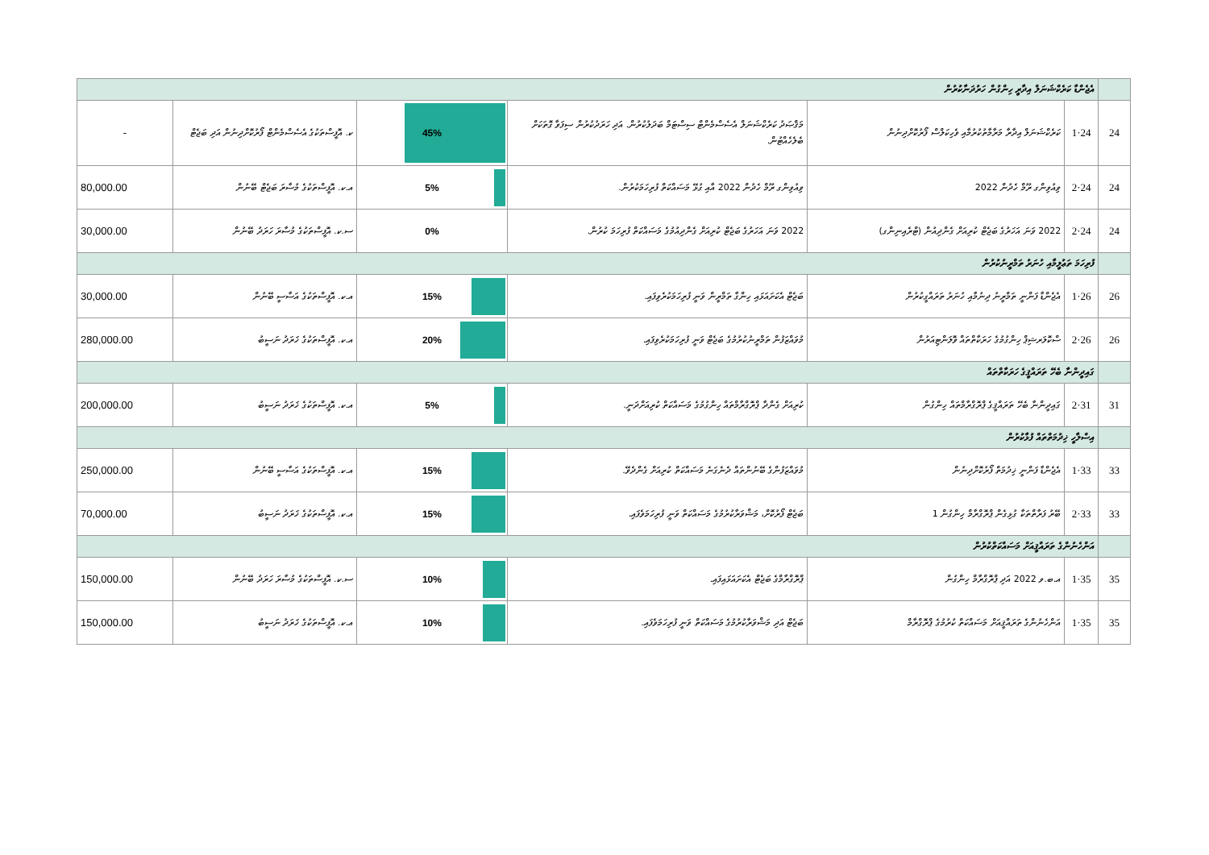| | އެޖެންޑާ ކަރެކްޝަނަލް އިދާރީ ހިންގުން ހަރުދަނާކުރުން | | | | | |
| 24 | 24·1 | ކަރެކްޝަނަލް އިދާރާ މަރާމާތުކުރުމާއި ވެހިކަލްސް ފޯރުކޮށްދިނުން | މަޤްޞަދު ކަރެކްޝަނަލް އެސެސްމެންޓް ސިސްޓަމް ބަދަލުކުރުން. އަދި ހަރަދުކުރުން ސިފަވާ ގޮތަކަށް ބެލެހެއްޓުން. | 45% | ކ. އޮފީސްތަކުގެ އެސެސްމެންޓް ފޯރުކޮށްދިނުން އަދި ބަޖެޓް | - |
| 24 | 24·2 | ވިއުވިންގ ރޫމް ހެދުން 2022 | ވިއުވިންގ ރޫމް ހެދުން 2022 އާއި ގުޅޭ މަސައްކަތް ފުރިހަމަކުރުން. | 5% | އ.ކ. އޮފީސްތަކުގެ މުސާރަ ބަޖެޓް ބޭނުން | 80,000.00 |
| 24 | 24·2 | 2022 ވަނަ އަހަރުގެ ބަޖެޓް ކުރިއަށް ގެންދިއުން (ޓްރެއިނިންގ) | 2022 ވަނަ އަހަރުގެ ބަޖެޓް ކުރިއަށް ގެންދިއުމުގެ މަސައްކަތް ފުރިހަމަ ކުރުން. | 0% | ސ.ކ. އޮފީސްތަކުގެ މުސާރަ ހަރަދު ބޭނުން | 30,000.00 |
| | ފުރިހަމަ ތަޢުލީމާއި ހުނަރު ތަމްރީނުކުރުން | | | | | |
| 26 | 26·1 | އެޖެންޑާ ފަންނީ ތަމްރީނު ދިނުމާއި ހުނަރު ތަރައްގީކުރުން | ބަޖެޓް އެކަށައަޅައި ހިންގާ ތަމްރީން ވަނީ ފުރިހަމަކުރެވިފައި. | 15% | އ.ކ. އޮފީސްތަކުގެ އަސާސީ ބޭނުން | 30,000.00 |
| 26 | 26·2 | ސްކޮލަރޝިޕް ހިންގުމުގެ ހަރަކާތްތައް ވޮލަންޓިއަރުން | މުވައްޒަފުން ތަމްރީނުކުރުމުގެ ބަޖެޓް ވަނީ ފުރިހަމަކުރެވިފައި. | 20% | އ.ކ. އޮފީސްތަކުގެ ޚަރަދު ނަސީބު | 280,000.00 |
| | ގައިދީންނާ ބެހޭ ތަރައްޤީގެ ހަރަކާތްތައް | | | | | |
| 31 | 31·2 | ގައިދީންނާ ބެހޭ ތަރައްޤީގެ ޕްރޮގްރާމްތައް ހިންގުން | ކުރިއަށް ގެންދާ ޕްރޮގްރާމްތައް ހިންގުމުގެ މަސައްކަތް ކުރިއަށްދަނީ. | 5% | އ.ކ. އޮފީސްތަކުގެ ޚަރަދު ނަސީބު | 200,000.00 |
| | އިސްލާހީ ޚިދުމަތްތައް ފުޅާކުރުން | | | | | |
| 33 | 33·1 | އެޖެންޑާ ފަންނީ ޚިދުމަތް ފޯރުކޮށްދިނުން | މުވައްޒަފުންގެ ބޭނުންތައް ދެނެގަނެ މަސައްކަތް ކުރިއަށް ގެންދެވޭ. | 15% | އ.ކ. އޮފީސްތަކުގެ އަސާސީ ބޭނުން | 250,000.00 |
| 33 | 33·2 | ބޭރު ފަރާތްތަކާ ގުޅިގެން ޕްރޮގްރާމް ހިންގުން 1 | ބަޖެޓް ފޯރުކޮށް، މަޝްވަރާކުރުމުގެ މަސައްކަތް ވަނީ ފުރިހަމަވެފައި. | 15% | އ.ކ. އޮފީސްތަކުގެ ޚަރަދު ނަސީބު | 70,000.00 |
| | އަންހެނުންގެ ތަރައްޤީއަށް މަސައްކަތްކުރުން | | | | | |
| 35 | 35·1 | އ.ބ.ވ 2022 އަދި ޕްރޮގްރާމް ހިންގުން | ޕްރޮގްރާމްގެ ބަޖެޓް އެކަށައަޅައިފައި. | 10% | ސ.ކ. އޮފީސްތަކުގެ މުސާރަ ހަރަދު ބޭނުން | 150,000.00 |
| 35 | 35·1 | އަންހެނުންގެ ތަރައްޤީއަށް މަސައްކަތް ކުރުމުގެ ޕްރޮގްރާމް | ބަޖެޓް އަދި މަޝްވަރާކުރުމުގެ މަސައްކަތް ވަނީ ފުރިހަމަވެފައި. | 10% | އ.ކ. އޮފީސްތަކުގެ ޚަރަދު ނަސީބު | 150,000.00 |